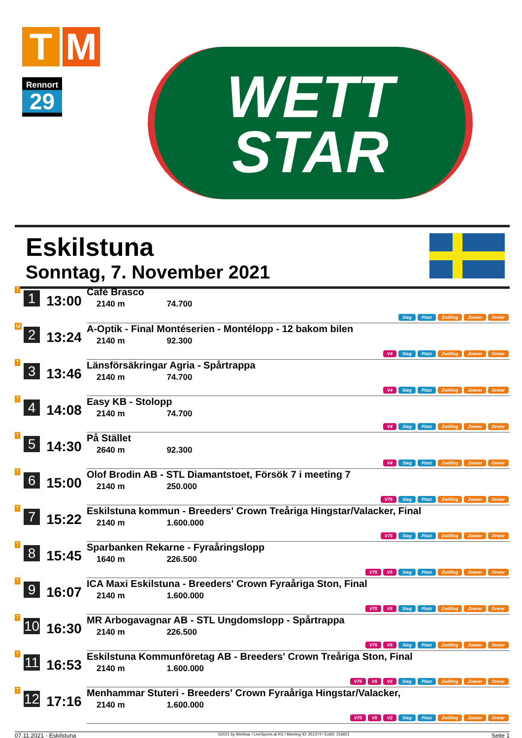T M
Rennort
29
WETT
STAR
Eskilstuna
Sonntag, 7. November 2021
| T | 1 | 13:00 | Café Brasco 2140 m 74.700 Sieg Platz Zwilling Zweier Dreier |
| M | 2 | 13:24 | A-Optik - Final Montéserien - Montélopp - 12 bakom bilen 2140 m 92.300 V4 Sieg Platz Zwilling Zweier Dreier |
| T | 3 | 13:46 | Länsförsäkringar Agria - Spårtrappa 2140 m 74.700 V4 Sieg Platz Zwilling Zweier Dreier |
| T | 4 | 14:08 | Easy KB - Stolopp 2140 m 74.700 V4 Sieg Platz Zwilling Zweier Dreier |
| T | 5 | 14:30 | På Stället 2640 m 92.300 V4 Sieg Platz Zwilling Zweier Dreier |
| T | 6 | 15:00 | Olof Brodin AB - STL Diamantstoet, Försök 7 i meeting 7 2140 m 250.000 V75 Sieg Platz Zwilling Zweier Dreier |
| T | 7 | 15:22 | Eskilstuna kommun - Breeders' Crown Treåriga Hingstar/Valacker, Final 2140 m 1.600.000 V75 Sieg Platz Zwilling Zweier Dreier |
| T | 8 | 15:45 | Sparbanken Rekarne - Fyraåringslopp 1640 m 226.500 V75 V5 Sieg Platz Zwilling Zweier Dreier |
| T | 9 | 16:07 | ICA Maxi Eskilstuna - Breeders' Crown Fyraåriga Ston, Final 2140 m 1.600.000 V75 V5 Sieg Platz Zwilling Zweier Dreier |
| T | 10 | 16:30 | MR Arbogavagnar AB - STL Ungdomslopp - Spårtrappa 2140 m 226.500 V75 V5 Sieg Platz Zwilling Zweier Dreier |
| T | 11 | 16:53 | Eskilstuna Kommunföretag AB - Breeders' Crown Treåriga Ston, Final 2140 m 1.600.000 V75 V5 V2 Sieg Platz Zwilling Zweier Dreier |
| T | 12 | 17:16 | Menhammar Stuteri - Breeders' Crown Fyraåriga Hingstar/Valacker, 2140 m 1.600.000 V75 V5 V2 Sieg Platz Zwilling Zweier Dreier |
07.11.2021 - Eskilstuna ©2021 by Wettstar / LiveSports.at KG / Meeting ID: 251374 / ExtID: 216921 Seite 1